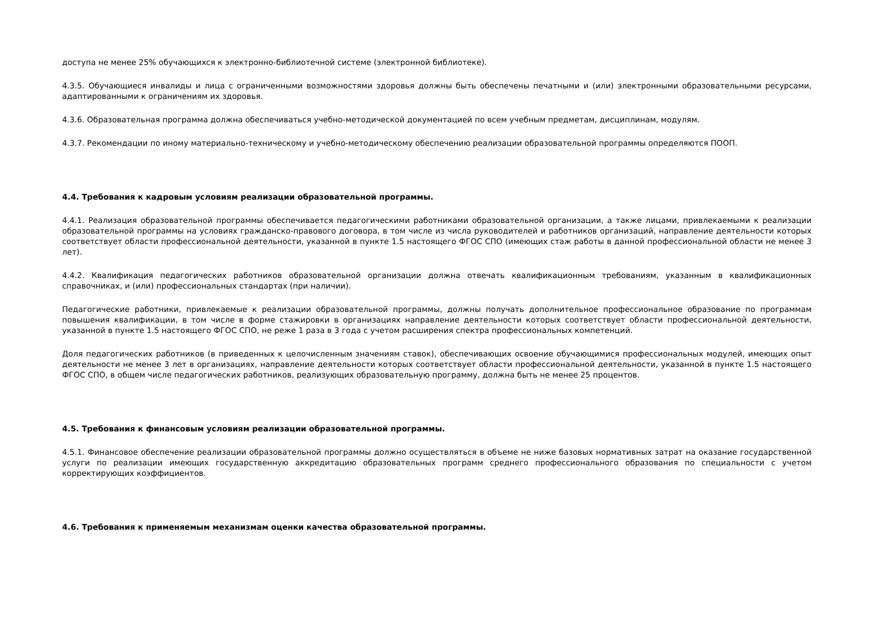доступа не менее 25% обучающихся к электронно-библиотечной системе (электронной библиотеке).
4.3.5. Обучающиеся инвалиды и лица с ограниченными возможностями здоровья должны быть обеспечены печатными и (или) электронными образовательными ресурсами, адаптированными к ограничениям их здоровья.
4.3.6. Образовательная программа должна обеспечиваться учебно-методической документацией по всем учебным предметам, дисциплинам, модулям.
4.3.7. Рекомендации по иному материально-техническому и учебно-методическому обеспечению реализации образовательной программы определяются ПООП.
4.4. Требования к кадровым условиям реализации образовательной программы.
4.4.1. Реализация образовательной программы обеспечивается педагогическими работниками образовательной организации, а также лицами, привлекаемыми к реализации образовательной программы на условиях гражданско-правового договора, в том числе из числа руководителей и работников организаций, направление деятельности которых соответствует области профессиональной деятельности, указанной в пункте 1.5 настоящего ФГОС СПО (имеющих стаж работы в данной профессиональной области не менее 3 лет).
4.4.2. Квалификация педагогических работников образовательной организации должна отвечать квалификационным требованиям, указанным в квалификационных справочниках, и (или) профессиональных стандартах (при наличии).
Педагогические работники, привлекаемые к реализации образовательной программы, должны получать дополнительное профессиональное образование по программам повышения квалификации, в том числе в форме стажировки в организациях направление деятельности которых соответствует области профессиональной деятельности, указанной в пункте 1.5 настоящего ФГОС СПО, не реже 1 раза в 3 года с учетом расширения спектра профессиональных компетенций.
Доля педагогических работников (в приведенных к целочисленным значениям ставок), обеспечивающих освоение обучающимися профессиональных модулей, имеющих опыт деятельности не менее 3 лет в организациях, направление деятельности которых соответствует области профессиональной деятельности, указанной в пункте 1.5 настоящего ФГОС СПО, в общем числе педагогических работников, реализующих образовательную программу, должна быть не менее 25 процентов.
4.5. Требования к финансовым условиям реализации образовательной программы.
4.5.1. Финансовое обеспечение реализации образовательной программы должно осуществляться в объеме не ниже базовых нормативных затрат на оказание государственной услуги по реализации имеющих государственную аккредитацию образовательных программ среднего профессионального образования по специальности с учетом корректирующих коэффициентов.
4.6. Требования к применяемым механизмам оценки качества образовательной программы.